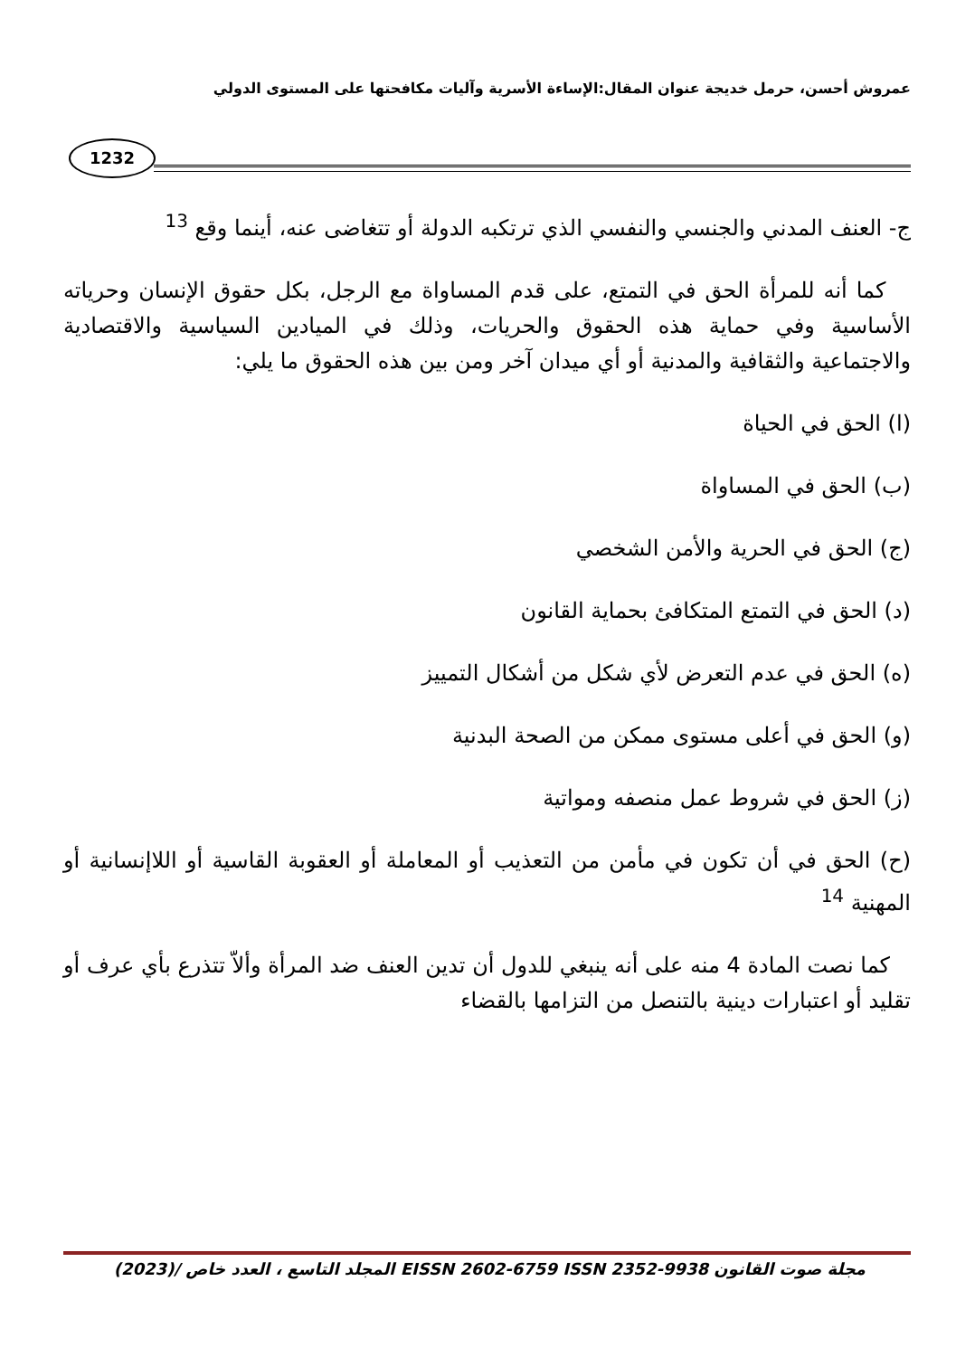عمروش أحسن، حرمل خديجة عنوان المقال:الإساءة الأسرية وآليات مكافحتها على المستوى الدولي
1232
ج- العنف المدني والجنسي والنفسي الذي ترتكبه الدولة أو تتغاضى عنه، أينما وقع <sup>13</sup>
كما أنه للمرأة الحق في التمتع، على قدم المساواة مع الرجل، بكل حقوق الإنسان وحرياته الأساسية وفي حماية هذه الحقوق والحريات، وذلك في الميادين السياسية والاقتصادية والاجتماعية والثقافية والمدنية أو أي ميدان آخر ومن بين هذه الحقوق ما يلي:
(ا) الحق في الحياة
(ب) الحق في المساواة
(ج) الحق في الحرية والأمن الشخصي
(د) الحق في التمتع المتكافئ بحماية القانون
(ه) الحق في عدم التعرض لأي شكل من أشكال التمييز
(و) الحق في أعلى مستوى ممكن من الصحة البدنية
(ز) الحق في شروط عمل منصفه ومواتية
(ح) الحق في أن تكون في مأمن من التعذيب أو المعاملة أو العقوبة القاسية أو اللاإنسانية أو المهنية <sup>14</sup>
كما نصت المادة 4 منه على أنه ينبغي للدول أن تدين العنف ضد المرأة وألاّ تتذرع بأي عرف أو تقليد أو اعتبارات دينية بالتنصل من التزامها بالقضاء
مجلة صوت القانون EISSN 2602-6759 ISSN 2352-9938 المجلد التاسع ، العدد خاص /(2023)